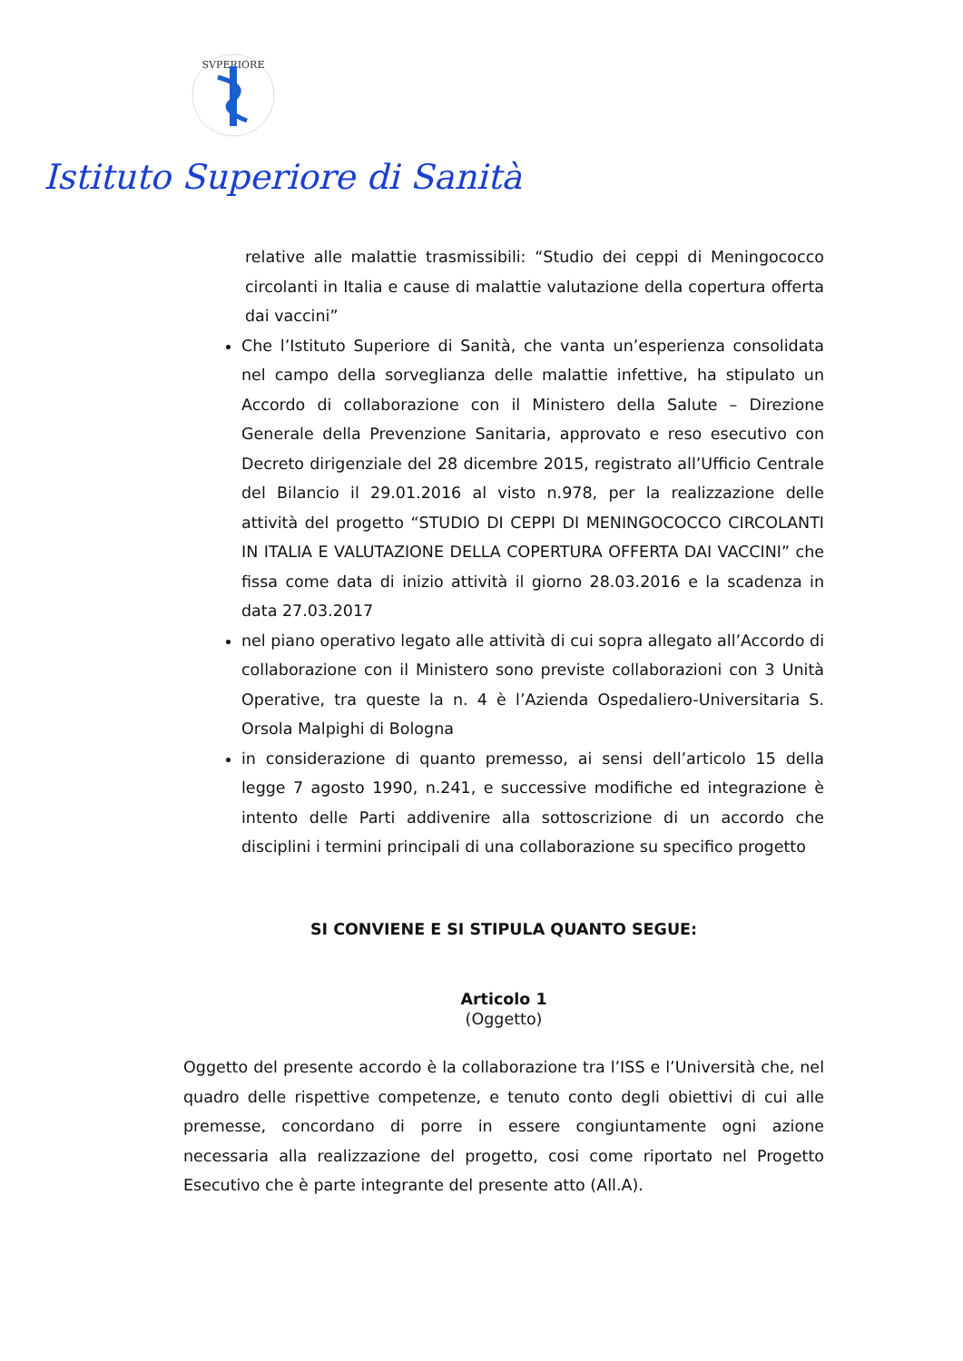SVPERIORE
Istituto Superiore di Sanità
relative alle malattie trasmissibili: “Studio dei ceppi di Meningococco circolanti in Italia e cause di malattie valutazione della copertura offerta dai vaccini”
Che l’Istituto Superiore di Sanità, che vanta un’esperienza consolidata nel campo della sorveglianza delle malattie infettive, ha stipulato un Accordo di collaborazione con il Ministero della Salute – Direzione Generale della Prevenzione Sanitaria, approvato e reso esecutivo con Decreto dirigenziale del 28 dicembre 2015, registrato all’Ufficio Centrale del Bilancio il 29.01.2016 al visto n.978, per la realizzazione delle attività del progetto “STUDIO DI CEPPI DI MENINGOCOCCO CIRCOLANTI IN ITALIA E VALUTAZIONE DELLA COPERTURA OFFERTA DAI VACCINI” che fissa come data di inizio attività il giorno 28.03.2016 e la scadenza in data 27.03.2017
nel piano operativo legato alle attività di cui sopra allegato all’Accordo di collaborazione con il Ministero sono previste collaborazioni con 3 Unità Operative, tra queste la n. 4 è l’Azienda Ospedaliero-Universitaria S. Orsola Malpighi di Bologna
in considerazione di quanto premesso, ai sensi dell’articolo 15 della legge 7 agosto 1990, n.241, e successive modifiche ed integrazione è intento delle Parti addivenire alla sottoscrizione di un accordo che disciplini i termini principali di una collaborazione su specifico progetto
SI CONVIENE E SI STIPULA QUANTO SEGUE:
Articolo 1
(Oggetto)
Oggetto del presente accordo è la collaborazione tra l’ISS e l’Università che, nel quadro delle rispettive competenze, e tenuto conto degli obiettivi di cui alle premesse, concordano di porre in essere congiuntamente ogni azione necessaria alla realizzazione del progetto, cosi come riportato nel Progetto Esecutivo che è parte integrante del presente atto (All.A).